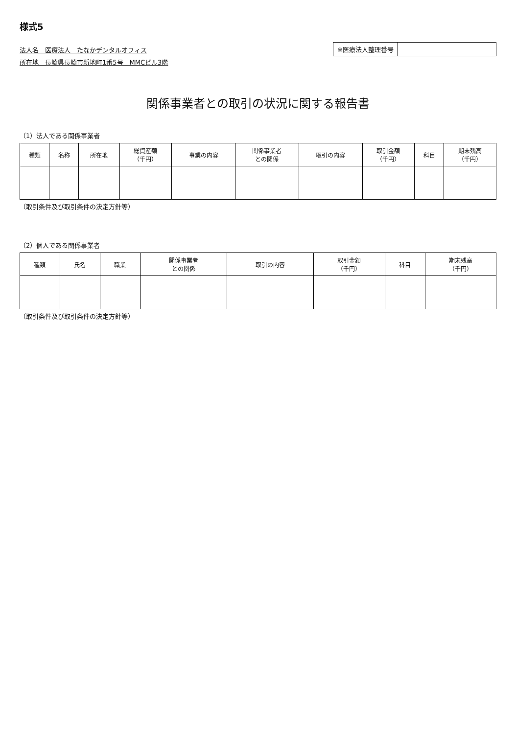様式5
法人名　医療法人　たなかデンタルオフィス
所在地　長崎県長崎市新地町1番5号　MMCビル3階
※医療法人整理番号
関係事業者との取引の状況に関する報告書
（1）法人である関係事業者
| 種類 | 名称 | 所在地 | 総資産額 （千円） | 事業の内容 | 関係事業者 との関係 | 取引の内容 | 取引金額 （千円） | 科目 | 期末残高 （千円） |
| --- | --- | --- | --- | --- | --- | --- | --- | --- | --- |
（取引条件及び取引条件の決定方針等）
（2）個人である関係事業者
| 種類 | 氏名 | 職業 | 関係事業者 との関係 | 取引の内容 | 取引金額 （千円） | 科目 | 期末残高 （千円） |
| --- | --- | --- | --- | --- | --- | --- | --- |
（取引条件及び取引条件の決定方針等）